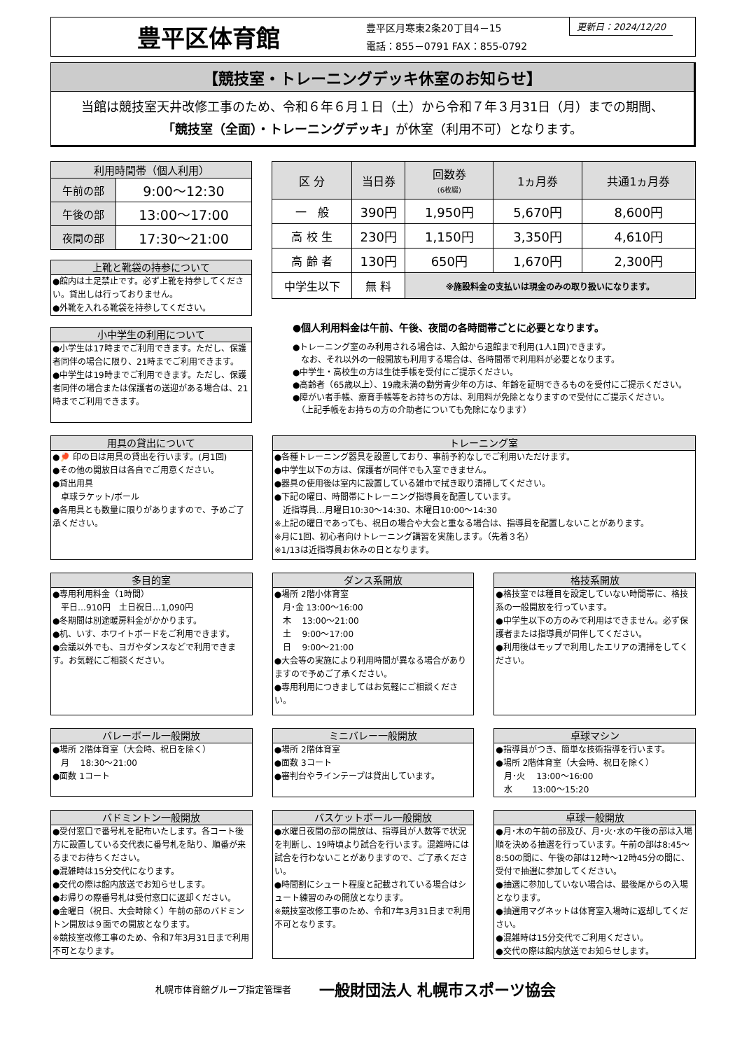豊平区体育館
豊平区月寒東2条20丁目4－15
電話：855－0791 FAX：855-0792
更新日：2024/12/20
【競技室・トレーニングデッキ休室のお知らせ】
当館は競技室天井改修工事のため、令和６年６月１日（土）から令和７年３月31日（月）までの期間、
「競技室（全面）・トレーニングデッキ」が休室（利用不可）となります。
| 利用時間帯（個人利用） | |
| --- | --- |
| 午前の部 | 9:00～12:30 |
| 午後の部 | 13:00～17:00 |
| 夜間の部 | 17:30～21:00 |
上靴と靴袋の持参について
●館内は土足禁止です。必ず上靴を持参してください。貸出しは行っておりません。
●外靴を入れる靴袋を持参してください。
小中学生の利用について
●小学生は17時までご利用できます。ただし、保護者同伴の場合に限り、21時までご利用できます。
●中学生は19時までご利用できます。ただし、保護者同伴の場合または保護者の送迎がある場合は、21時までご利用できます。
| 区 分 | 当日券 | 回数券 (6枚綴) | 1ヵ月券 | 共通1ヵ月券 |
| --- | --- | --- | --- | --- |
| 一 般 | 390円 | 1,950円 | 5,670円 | 8,600円 |
| 高 校 生 | 230円 | 1,150円 | 3,350円 | 4,610円 |
| 高 齢 者 | 130円 | 650円 | 1,670円 | 2,300円 |
| 中学生以下 | 無 料 | ※施設料金の支払いは現金のみの取り扱いになります。 | | |
●個人利用料金は午前、午後、夜間の各時間帯ごとに必要となります。
●トレーニング室のみ利用される場合は、入館から退館まで利用(1人1回)できます。
　なお、それ以外の一般開放も利用する場合は、各時間帯で利用料が必要となります。
●中学生・高校生の方は生徒手帳を受付にご提示ください。
●高齢者（65歳以上）、19歳未満の勤労青少年の方は、年齢を証明できるものを受付にご提示ください。
●障がい者手帳、療育手帳等をお持ちの方は、利用料が免除となりますので受付にご提示ください。
　（上記手帳をお持ちの方の介助者についても免除になります）
用具の貸出について
●🏓 印の日は用具の貸出を行います。(月1回)
●その他の開放日は各自でご用意ください。
●貸出用具
　卓球ラケット/ボール
●各用具とも数量に限りがありますので、予めご了承ください。
トレーニング室
●各種トレーニング器具を設置しており、事前予約なしでご利用いただけます。
●中学生以下の方は、保護者が同伴でも入室できません。
●器具の使用後は室内に設置している雑巾で拭き取り清掃してください。
●下記の曜日、時間帯にトレーニング指導員を配置しています。
　近指導員…月曜日10:30～14:30、木曜日10:00～14:30
※上記の曜日であっても、祝日の場合や大会と重なる場合は、指導員を配置しないことがあります。
※月に1回、初心者向けトレーニング講習を実施します。（先着３名）
※1/13は近指導員お休みの日となります。
多目的室
●専用利用料金（1時間）
　平日…910円　土日祝日…1,090円
●冬期間は別途暖房料金がかかります。
●机、いす、ホワイトボードをご利用できます。
●会議以外でも、ヨガやダンスなどで利用できます。お気軽にご相談ください。
ダンス系開放
●場所 2階小体育室
　月･金 13:00～16:00
　木　 13:00～21:00
　土　 9:00～17:00
　日　 9:00～21:00
●大会等の実施により利用時間が異なる場合がありますので予めご了承ください。
●専用利用につきましてはお気軽にご相談ください。
格技系開放
●格技室では種目を設定していない時間帯に、格技系の一般開放を行っています。
●中学生以下の方のみで利用はできません。必ず保護者または指導員が同伴してください。
●利用後はモップで利用したエリアの清掃をしてください。
バレーボール一般開放
●場所 2階体育室（大会時、祝日を除く）
　月　 18:30～21:00
●面数 1コート
ミニバレー一般開放
●場所 2階体育室
●面数 3コート
●審判台やラインテープは貸出しています。
卓球マシン
●指導員がつき、簡単な技術指導を行います。
●場所 2階体育室（大会時、祝日を除く）
　月･火　 13:00～16:00
　水　　 13:00～15:20
バドミントン一般開放
●受付窓口で番号札を配布いたします。各コート後方に設置している交代表に番号札を貼り、順番が来るまでお待ちください。
●混雑時は15分交代になります。
●交代の際は館内放送でお知らせします。
●お帰りの際番号札は受付窓口に返却ください。
●金曜日（祝日、大会時除く）午前の部のバドミントン開放は９面での開放となります。
※競技室改修工事のため、令和7年3月31日まで利用不可となります。
バスケットボール一般開放
●水曜日夜間の部の開放は、指導員が人数等で状況を判断し、19時頃より試合を行います。混雑時には試合を行わないことがありますので、ご了承ください。
●時間割にシュート程度と記載されている場合はシュート練習のみの開放となります。
※競技室改修工事のため、令和7年3月31日まで利用不可となります。
卓球一般開放
●月･木の午前の部及び、月･火･水の午後の部は入場順を決める抽選を行っています。午前の部は8:45～8:50の間に、午後の部は12時～12時45分の間に、受付で抽選に参加してください。
●抽選に参加していない場合は、最後尾からの入場となります。
●抽選用マグネットは体育室入場時に返却してください。
●混雑時は15分交代でご利用ください。
●交代の際は館内放送でお知らせします。
札幌市体育館グループ指定管理者 一般財団法人 札幌市スポーツ協会